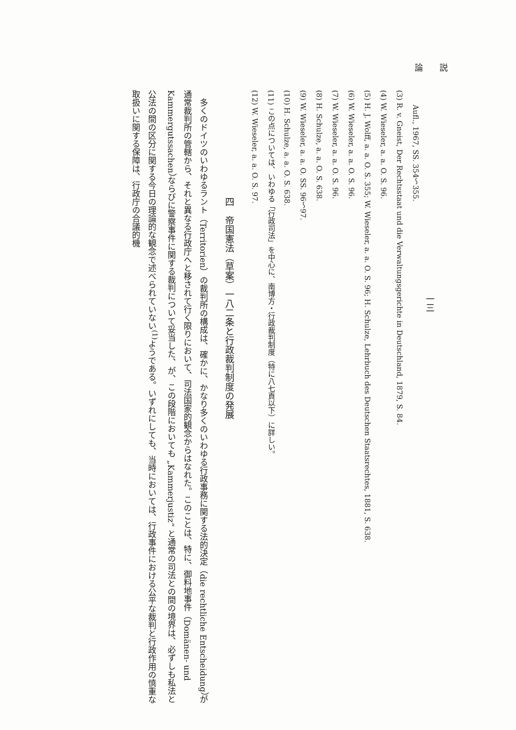論　　説
一三
　　Aufl., 1967, SS. 354〜355.
(3) R. v. Gneist, Der Rechtsstaat und die Verwaltungsgerichte in Deutschland, 1879, S. 84.
(4) W. Wieseler, a. a. O. S. 96.
(5) H. J. Wolff, a. a. O. S. 355; W. Wieseler, a. a. O. S. 96; H. Schulze, Lehrbuch des Deutschen Staatsrechtes, 1881, S. 638.
(6) W. Wieseler, a. a. O. S. 96.
(7) W. Wieseler, a. a. O. S. 96.
(8) H. Schulze, a. a. O. S. 638.
(9) W. Wieseler, a. a. O. SS. 96〜97.
(10) H. Schulze, a. a. O. S. 638.
(11) この点については、いわゆる「行政司法」を中心に、南博方・行政裁判制度（特に八七頁以下）に詳しい。
(12) W. Wieseler, a. a. O. S. 97.
四　帝国憲法（草案）一八二条と行政裁判制度の発展
　多くのドイツのいわゆるラント（Territorien）の裁判所の構成は、確かに、かなり多くのいわゆる行政事務に関する法的決定（die rechtliche Entscheidung）が通常裁判所の管轄から、それと異なる行政庁へと移されて行く限りにおいて、司法国家的観念からはなれた。このことは、特に、御料地事件（Domänen- und Kammergutssachen）ならびに警察事件に関する裁判について妥当した、が、この段階においても „Kammerjustiz“ と通常の司法との間の境界は、必ずしも私法と公法の間の区分に関する今日の理論的な観念で述べられていない<sup>(1)</sup>ようである。いずれにしても、当時においては、行政事件における公平な裁判と行政作用の慎重な取扱いに関する保障は、行政庁の合議的機